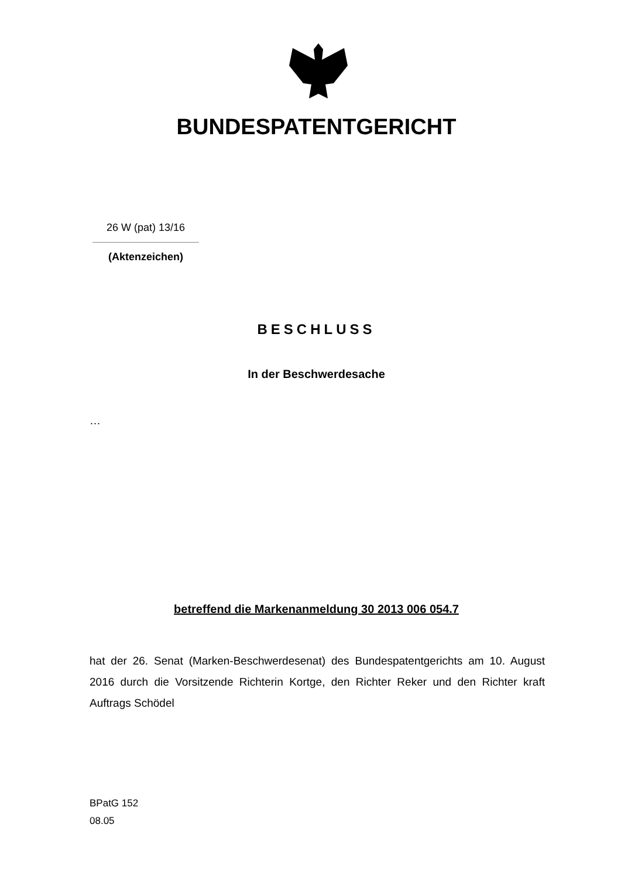BUNDESPATENTGERICHT
26 W (pat) 13/16
(Aktenzeichen)
BESCHLUSS
In der Beschwerdesache
…
betreffend die Markenanmeldung 30 2013 006 054.7
hat der 26. Senat (Marken-Beschwerdesenat) des Bundespatentgerichts am 10. August 2016 durch die Vorsitzende Richterin Kortge, den Richter Reker und den Richter kraft Auftrags Schödel
BPatG 152
08.05